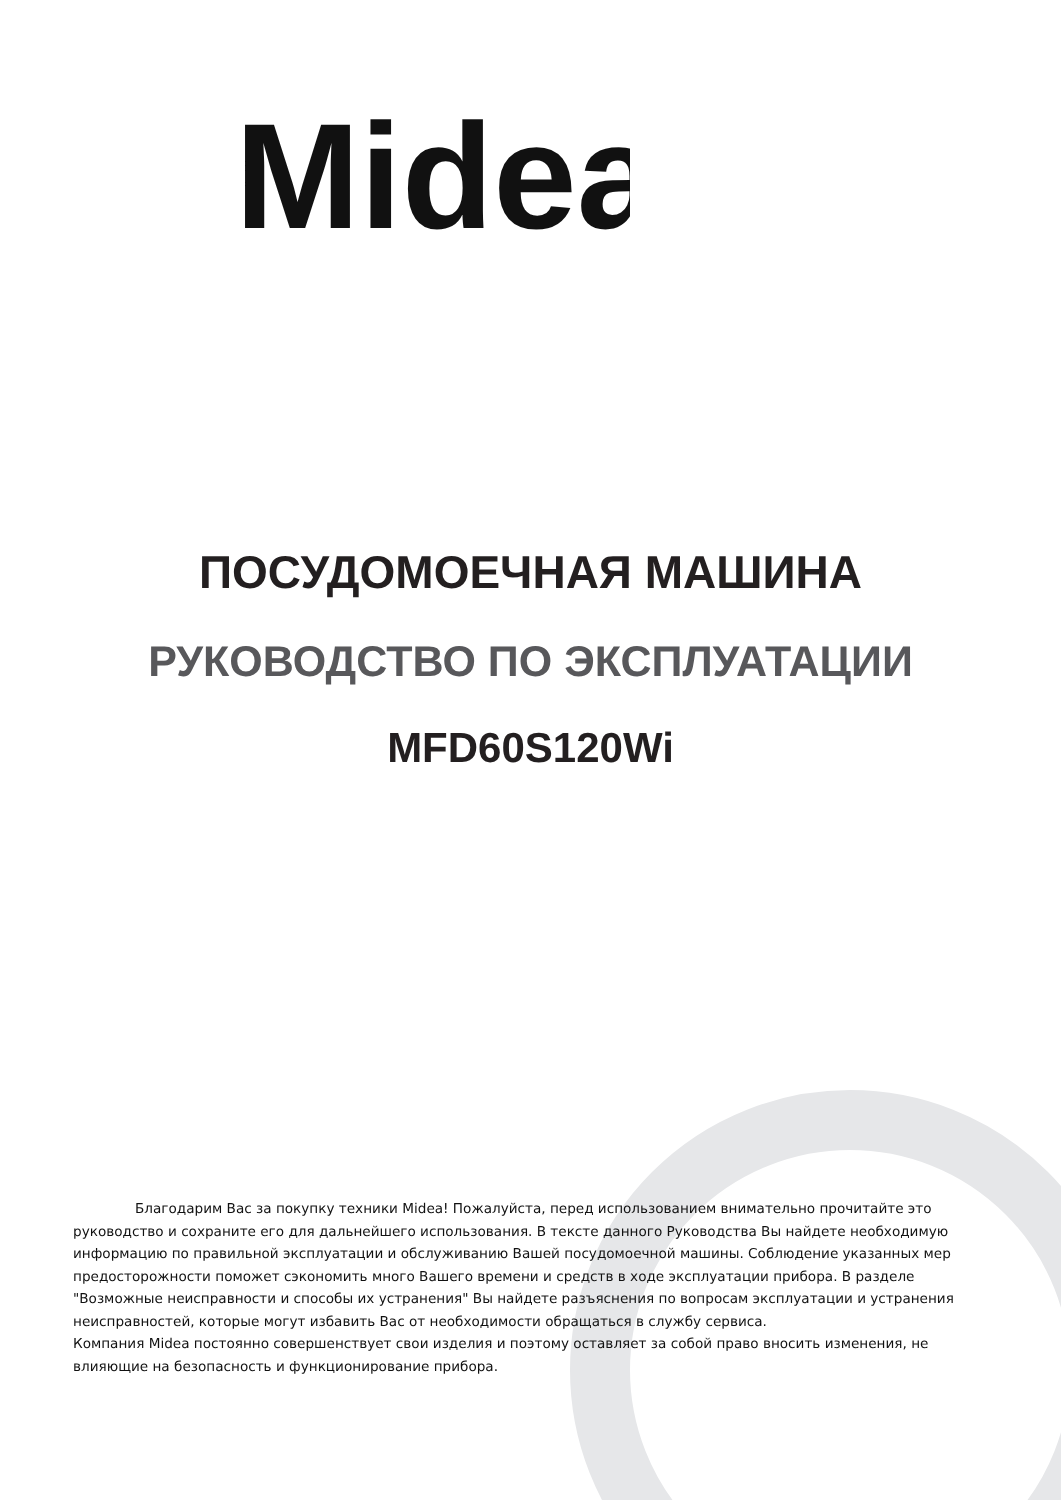Midea
ПОСУДОМОЕЧНАЯ МАШИНА
РУКОВОДСТВО ПО ЭКСПЛУАТАЦИИ
MFD60S120Wi
Благодарим Вас за покупку техники Midea! Пожалуйста, перед использованием внимательно прочитайте это руководство и сохраните его для дальнейшего использования. В тексте данного Руководства Вы найдете необходимую информацию по правильной эксплуатации и обслуживанию Вашей посудомоечной машины. Соблюдение указанных мер предосторожности поможет сэкономить много Вашего времени и средств в ходе эксплуатации прибора. В разделе "Возможные неисправности и способы их устранения" Вы найдете разъяснения по вопросам эксплуатации и устранения неисправностей, которые могут избавить Вас от необходимости обращаться в службу сервиса.
Компания Midea постоянно совершенствует свои изделия и поэтому оставляет за собой право вносить изменения, не влияющие на безопасность и функционирование прибора.